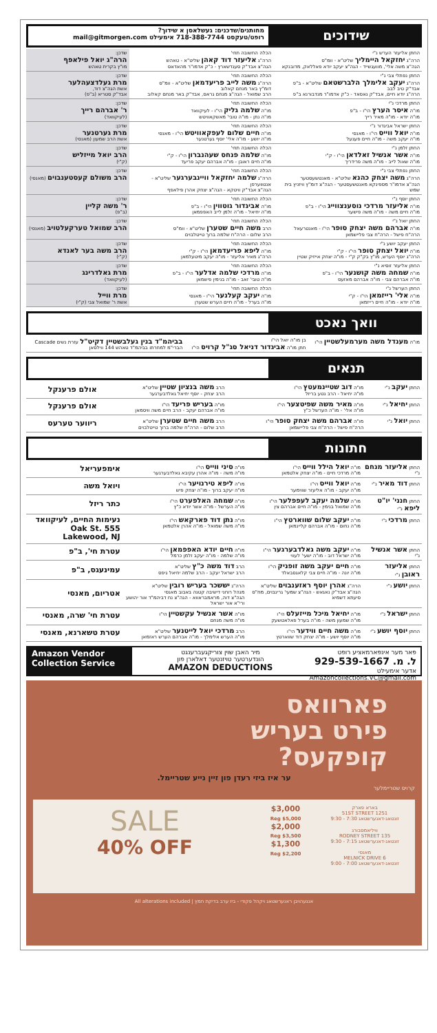שידוכים
מחותנים/שדכנים: געשלאסן א שידוך?
רופט/טעקסט 718-388-7744 אימעילט mail@gitmorgen.com
| החתן אליעזר הערש נ"י הרה"ג יחזקאל היימליך שליט"א - וומ"ס הגה"צ משה אלי', מוועגשייד - הגה"צ יעקב יודא פאללאק, מדובנקא | הכלה החשובה תחי' הרה"ג אליעזר דוד קאהן שליט"א - טאהש הגה"צ אבד"ק סענדשארץ - כ"ק אדמו"ר מהאדאס | שדכן: הרה"ג יואל פילאפף מו"ץ בקרית טאהש |
| החתן נפתלי צבי נ"י הרה"ג יעקב אלימלך הלברשטאם שליט"א - ב"פ אבד"ק טיב לבב הרה"ג יודא חיים, אבד"ק נאסאד - כ"ק אדמו"ר מנדבורנא ב"פ | הכלה החשובה תחי' הרה"ג משה לייב פריעדמאן שליט"א - וומ"ס דומ"ץ באר מנחם קאלוב הרב שמואל - הגה"צ מנחם גראס, אבד"ק באר מנחם קאלוב | שדכן: מרת געלדצעהלער אשת הגה"צ דוד, אבד"ק סטריא (ב"פ) |
| החתן מרדכי נ"י מו"ה איסר הערץ הי"ו - ב"פ מו"ה יודא - מו"ה מאיר רייך | הכלה החשובה תחי' מו"ה שלמה גליק הי"ו - לעיקוואד מו"ה נתן - מו"ה טובי' מאשקאוויטש | שדכן: ר' אברהם רייך (לעיקוואד) |
| החתן ישראל אביגדור נ"י מו"ה יואל ווייס הי"ו - מאנסי מו"ה יעקב משה - מו"ה חיים פעגעל | הכלה החשובה תחי' מו"ה חיים שלום לעפקאוויטש הי"ו - מאנסי מו"ה יושע - מו"ה אלי' יוסף גערטנער | שדכן: מרת גערטנער אשת הרב שמעון (מאנסי) |
| החתן זלמן נ"י מו"ה אשר אנשיל זאלדאן הי"ו - ק"י מו"ה שאול לייב - מו"ה משה פרידריך | הכלה החשובה תחי' מו"ה שלמה פנחס שעהנברון הי"ו - ק"י מו"ה חיים ראובן - מו"ה אברהם יעקב פריעד | שדכן: הרב יואל מייזליש (ק"י) |
| החתן נפתלי צבי נ"י הרה"ג משה יצחק כהנא שליט"א - מאנטשעסטער הגה"צ אדמו"ר מספינקא מאנטשעסטער - הגה"צ דומ"ץ וויזניץ בית שמש | הכלה החשובה תחי' הרה"ג שלמה יחזקאל וויינבערגער שליט"א - אנטווערפן הגה"צ אבד"ק וויטקא - הגה"צ יצחק אהרן פילאפף | שדכן: הרב משולם קעסטענבוים (מאנסי) |
| החתן יוסף נ"י מו"ה אליעזר מרדכי נוסענצווייג הי"ו - ב"פ מו"ה חיים משה - מו"ה משה פישער | הכלה החשובה תחי' מו"ה אביגדור גוטווין הי"ו - ב"פ מו"ה יחיאל - מו"ה זלמן לייב האפפמאן | שדכן: ר' משה קליין (ב"פ) |
| החתן יואל נ"י מו"ה אברהם משה יצחק סופר הי"ו - מאנטרעאל הרה"ח פישל - הרה"ח צבי פליישמאן | הכלה החשובה תחי' הרב משה חיים שטערן שליט"א - וומ"ס הרב שלום - הרה"ח שלמה ברוך טייטלבוים | שדכן: הרב שמואל טערקעלטויב (מאנסי) |
| החתן יעקב יושע נ"י מו"ה יואל יצחק סופר הי"ו - ק"י הרה"ג יוסף הערש, מו"ץ בק"ק ק"י - מו"ה יצחק אייזיק שטיין | הכלה החשובה תחי' מו"ה ליפא פריעדמאן הי"ו - ק"י הרה"ג מאיר אליעזר - מו"ה יעקב מיטעלמאן | שדכן: הרב משה בער לאנדא (ק"י) |
| החתן אליעזר זוסיא נ"י מו"ה שמחה משה קושנער הי"ו - ב"פ מו"ה אברהם צבי - מו"ה אברהם מאזעס | הכלה החשובה תחי' מו"ה מרדכי שלמה אדלער הי"ו - ב"פ מו"ה טובי' זאב - מו"ה בנימין פישמאן | שדכן: מרת גאלדרינג (לעיקוואד) |
| החתן הערשל נ"י מו"ה אלי' רייזמאן הי"ו - ק"י מו"ה יודא - מו"ה חיים רייזמאן | הכלה החשובה תחי' מו"ה יעקב קעלנער הי"ו - מאנסי מו"ה בערל - מו"ה חיים הערש שטערן | שדכן: מרת ווייל אשת ר' שמואל צבי (ק"י) |
וואך נאכט
| מו"ה מענדל משה מערמעלשטיין הי"ו | בן מו"ה יואל הי"ו חתן מו"ה אביגדור דניאל סג"ל קרויס הי"ו | בביהמ"ד בנין געלבשטיין דקיט"ל עזרת נשים Cascade הברי"מ למחרתו בביהמ"ד טאהש 144 ווילסאן |
תנאים
| החתן יעקב נ"י | מו"ה דוב שטיינמעטץ הי"ו מו"ה יחיאל - הרב נטע בריזל | הרב משה בנציון שטיין שליט"א הרב יצחק - יוסף יחיאל גאלדבערגער | אולם פרענקל |
| החתן יחיאל נ"י | מו"ה מאיר משה שפיטצער הי"ו מו"ה אלי' - מו"ה הערשל כ"ץ | מו"ה בעריש פריעד הי"ו מו"ה אברהם יעקב - הרב חיים משה וויסמאן | אולם פרענקל |
| החתן יואל נ"י | מו"ה אברהם משה יצחק סופר הי"ו הרה"ח פישל - הרה"ח צבי פליישמאן | הרב משה חיים שטערן שליט"א הרב שלום - הרה"ח שלמה ברוך טייטלבוים | ריווער טערעס |
חתונות
| החתן אליעזר מנחם נ"י | מו"ה יואל הילל ווייס הי"ו מו"ה מרדכי חיים - מו"ה יצחק אלטמאן | מו"ה סיני ווייס הי"ו מו"ה משה - מו"ה אהרן עקיבא גאלדבערגער | אימפעריאל |
| החתן דוד מאיר נ"י | מו"ה יואל ווייס הי"ו מו"ה יעקב - מו"ה אליעזר שווימער | מו"ה ליפא טירנויער הי"ו מו"ה יעקב ברוך - מו"ה יצחק פיש | ויואל משה |
| החתן חנני' יו"ט ליפא נ"י | מו"ה שלמה יעקב לעפפלער הי"ו מו"ה שמואל בנימין - מו"ה חיים אברהם צין | מו"ה שמחה האלפערט הי"ו מו"ה הערשל - מו"ה אשר יודא כ"ץ | כתר ריזל |
| החתן מרדכי נ"י | מו"ה יעקב שלום שווארטץ הי"ו מו"ה נחום - מו"ה אברהם קליינמאן | מו"ה נתן דוד פארקאש הי"ו מו"ה משה שמואל - מו"ה אהרן אלטמאן | נעימות החיים, לעיקוואד 555 Oak St. Lakewood, NJ |
| החתן אשר אנשיל נ"י | מו"ה יעקב משה גאלדבערגער הי"ו מו"ה ישראל דוב - מו"ה ישעי' לעווי | מו"ה חיים יודא האפפמאן הי"ו מו"ה שלמה - מו"ה יעקב זלמן כרמל | עטרת חי', ב"פ |
| החתן אליעזר ראובן נ"י | מו"ה חיים יעקב משה זופניק הי"ו מו"ה יונה - מו"ה חיים צבי קלאגסבאלד | הרב דוד משה כ"ץ שליט"א הרב ישראל יעקב - הרב שלמה יחיאל גיפס | עמינעגס, ב"פ |
| החתן יושע נ"י | הרה"ג אהרן יוסף ראזענבוים שליט"א הגה"צ אבד"ק נאגאש - הגה"צ שמעי' גרינבוים, מח"ס סיעתא דשמיא | הרה"ג יששכר בעריש רובין שליט"א מנהל רוחני דישיבה קטנה באבוב מאנסי הגה"צ דוה, מראמבראווא - הגה"צ נח דביהמ"ד אור יהושע ורי"א אור ישראל | אטריום, מאנסי |
| החתן ישראל נ"י | מו"ה יחיאל מיכל מייזעלס הי"ו מו"ה שמעון משה - מו"ה בערל פאלאטשעק | מו"ה אשר אנשיל עקשטיין הי"ו מו"ה משה מנחם | עטרת חי' שרה, מאנסי |
| החתן יוסף יושע נ"י | מו"ה משה חיים ווידער הי"ו מו"ה יוסף יושע - מו"ה יצחק דוד שווארטץ | הרב מרדכי יואל לייטנער שליט"א מו"ה הערש אלימלך - מו"ה אברהם הערש ראזמאן | עטרת טשארנא, מאנסי |
פאר מער אינפארמאציע רופט
ל. מ. 929-539-1667
אדער אימעילט
Amazoncollections.VC@gmail.com
מיר האבן שוין צוריקגעברענגט
הונדערטער טויזנטער דאלארן פון
AMAZON DEDUCTIONS
Amazon Vendor Collection Service
פארוואס
פירט בעריש
קופקעס?
ער איז ביזי רעדן פון זיין נייע שטריימל.
קרויס שטריימלער
בארא פארק
1251 51ST STREET
זונטאג-דאנערשטאג 7:30 - 9:30
וויליאמסבורג
135 RODNEY STREET
זונטאג-דאנערשטאג 7:15 - 9:30
מאנסי
6 MELNICK DRIVE
זונטאג-דאנערשטאג 7:00 - 9:00
$3,000
Reg $5,000
$2,000
Reg $3,500
$1,300
Reg $2,200
SALE
40% OFF
אנגעהויבן ראנערשטאג ויקהל פקודי - ביז ערב בדיקת חמץ | All alterations included